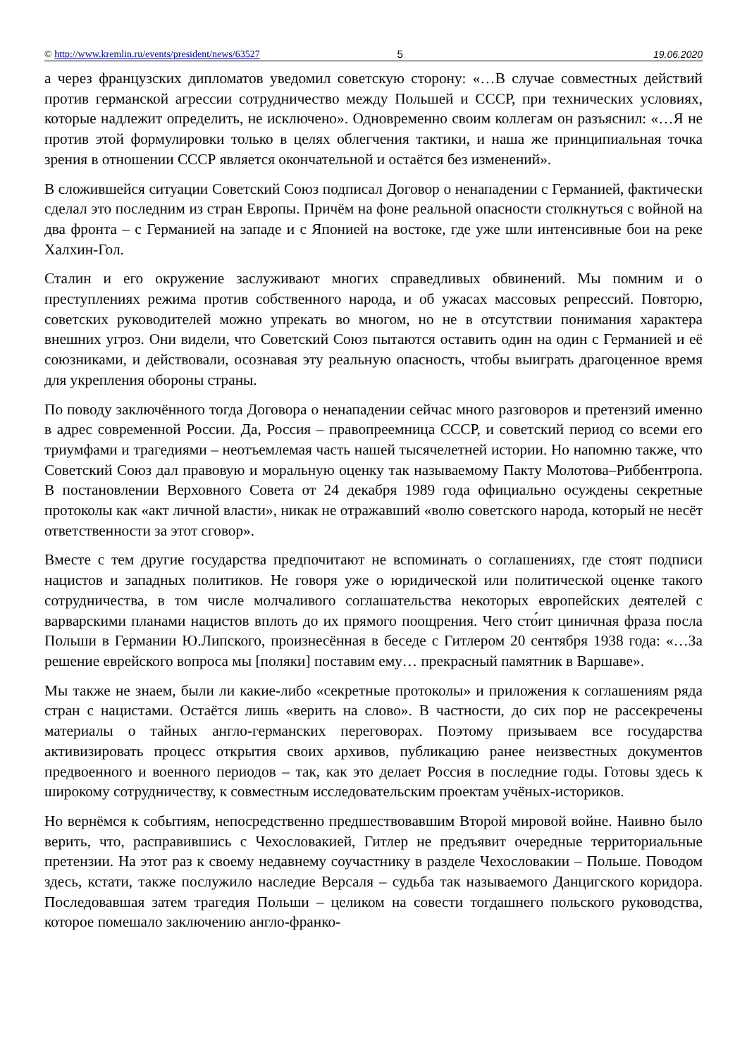© http://www.kremlin.ru/events/president/news/63527 5 19.06.2020
а через французских дипломатов уведомил советскую сторону: «…В случае совместных действий против германской агрессии сотрудничество между Польшей и СССР, при технических условиях, которые надлежит определить, не исключено». Одновременно своим коллегам он разъяснил: «…Я не против этой формулировки только в целях облегчения тактики, и наша же принципиальная точка зрения в отношении СССР является окончательной и остаётся без изменений».
В сложившейся ситуации Советский Союз подписал Договор о ненападении с Германией, фактически сделал это последним из стран Европы. Причём на фоне реальной опасности столкнуться с войной на два фронта – с Германией на западе и с Японией на востоке, где уже шли интенсивные бои на реке Халхин-Гол.
Сталин и его окружение заслуживают многих справедливых обвинений. Мы помним и о преступлениях режима против собственного народа, и об ужасах массовых репрессий. Повторю, советских руководителей можно упрекать во многом, но не в отсутствии понимания характера внешних угроз. Они видели, что Советский Союз пытаются оставить один на один с Германией и её союзниками, и действовали, осознавая эту реальную опасность, чтобы выиграть драгоценное время для укрепления обороны страны.
По поводу заключённого тогда Договора о ненападении сейчас много разговоров и претензий именно в адрес современной России. Да, Россия – правопреемница СССР, и советский период со всеми его триумфами и трагедиями – неотъемлемая часть нашей тысячелетней истории. Но напомню также, что Советский Союз дал правовую и моральную оценку так называемому Пакту Молотова–Риббентропа. В постановлении Верховного Совета от 24 декабря 1989 года официально осуждены секретные протоколы как «акт личной власти», никак не отражавший «волю советского народа, который не несёт ответственности за этот сговор».
Вместе с тем другие государства предпочитают не вспоминать о соглашениях, где стоят подписи нацистов и западных политиков. Не говоря уже о юридической или политической оценке такого сотрудничества, в том числе молчаливого соглашательства некоторых европейских деятелей с варварскими планами нацистов вплоть до их прямого поощрения. Чего сто́ит циничная фраза посла Польши в Германии Ю.Липского, произнесённая в беседе с Гитлером 20 сентября 1938 года: «…За решение еврейского вопроса мы [поляки] поставим ему… прекрасный памятник в Варшаве».
Мы также не знаем, были ли какие-либо «секретные протоколы» и приложения к соглашениям ряда стран с нацистами. Остаётся лишь «верить на слово». В частности, до сих пор не рассекречены материалы о тайных англо-германских переговорах. Поэтому призываем все государства активизировать процесс открытия своих архивов, публикацию ранее неизвестных документов предвоенного и военного периодов – так, как это делает Россия в последние годы. Готовы здесь к широкому сотрудничеству, к совместным исследовательским проектам учёных-историков.
Но вернёмся к событиям, непосредственно предшествовавшим Второй мировой войне. Наивно было верить, что, расправившись с Чехословакией, Гитлер не предъявит очередные территориальные претензии. На этот раз к своему недавнему соучастнику в разделе Чехословакии – Польше. Поводом здесь, кстати, также послужило наследие Версаля – судьба так называемого Данцигского коридора. Последовавшая затем трагедия Польши – целиком на совести тогдашнего польского руководства, которое помешало заключению англо-франко-